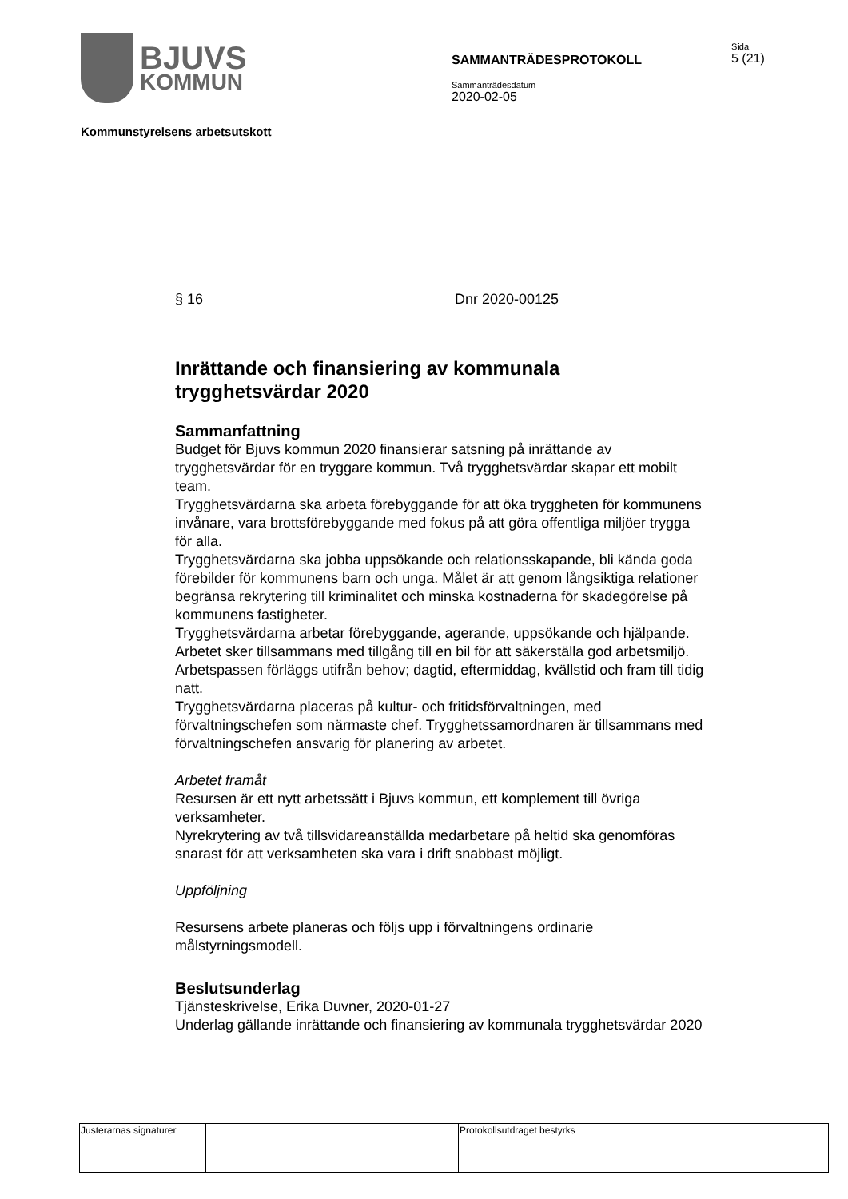BJUVS
KOMMUN
SAMMANTRÄDESPROTOKOLL
Sammanträdesdatum
2020-02-05
Sida
5 (21)
Kommunstyrelsens arbetsutskott
§ 16 Dnr 2020-00125
Inrättande och finansiering av kommunala trygghetsvärdar 2020
Sammanfattning
Budget för Bjuvs kommun 2020 finansierar satsning på inrättande av trygghetsvärdar för en tryggare kommun. Två trygghetsvärdar skapar ett mobilt team.
Trygghetsvärdarna ska arbeta förebyggande för att öka tryggheten för kommunens invånare, vara brottsförebyggande med fokus på att göra offentliga miljöer trygga för alla.
Trygghetsvärdarna ska jobba uppsökande och relationsskapande, bli kända goda förebilder för kommunens barn och unga. Målet är att genom långsiktiga relationer begränsa rekrytering till kriminalitet och minska kostnaderna för skadegörelse på kommunens fastigheter.
Trygghetsvärdarna arbetar förebyggande, agerande, uppsökande och hjälpande. Arbetet sker tillsammans med tillgång till en bil för att säkerställa god arbetsmiljö.
Arbetspassen förläggs utifrån behov; dagtid, eftermiddag, kvällstid och fram till tidig natt.
Trygghetsvärdarna placeras på kultur- och fritidsförvaltningen, med förvaltningschefen som närmaste chef. Trygghetssamordnaren är tillsammans med förvaltningschefen ansvarig för planering av arbetet.
Arbetet framåt
Resursen är ett nytt arbetssätt i Bjuvs kommun, ett komplement till övriga verksamheter.
Nyrekrytering av två tillsvidareanställda medarbetare på heltid ska genomföras snarast för att verksamheten ska vara i drift snabbast möjligt.
Uppföljning
Resursens arbete planeras och följs upp i förvaltningens ordinarie målstyrningsmodell.
Beslutsunderlag
Tjänsteskrivelse, Erika Duvner, 2020-01-27
Underlag gällande inrättande och finansiering av kommunala trygghetsvärdar 2020
| Justerarnas signaturer | | | Protokollsutdraget bestyrks |